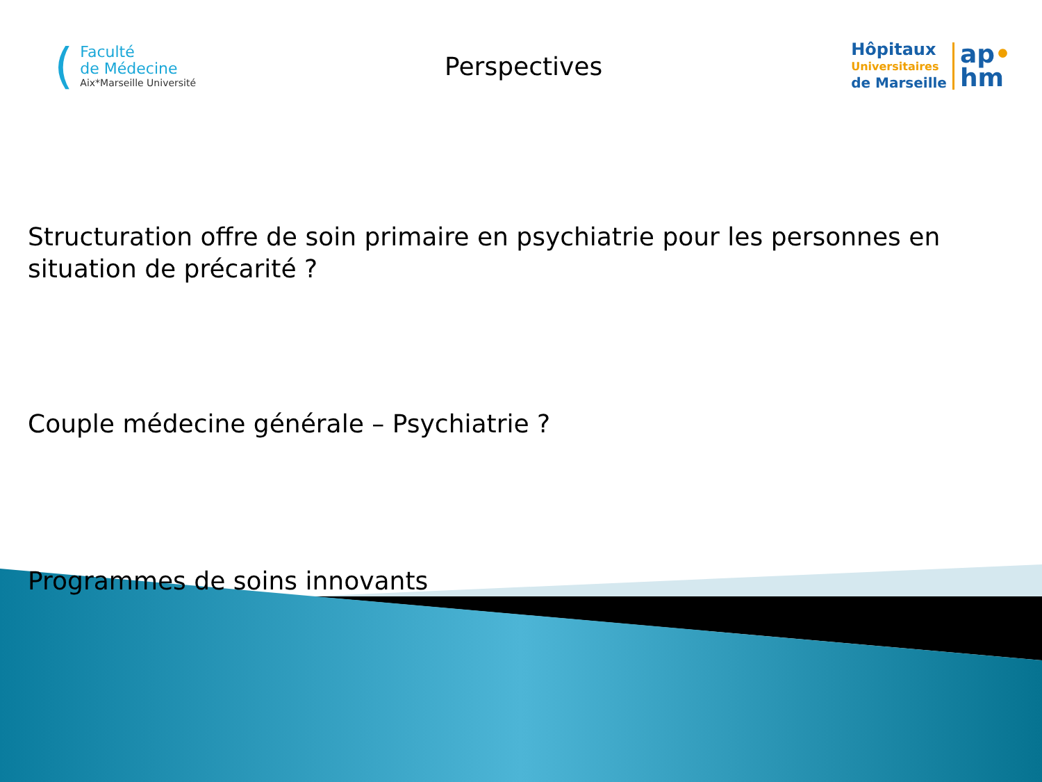(
Faculté
de Médecine
Aix*Marseille Université
Perspectives
Hôpitaux
Universitaires
de Marseille
ap•
hm
Structuration offre de soin primaire en psychiatrie pour les personnes en situation de précarité ?
Couple médecine générale – Psychiatrie ?
Programmes de soins innovants